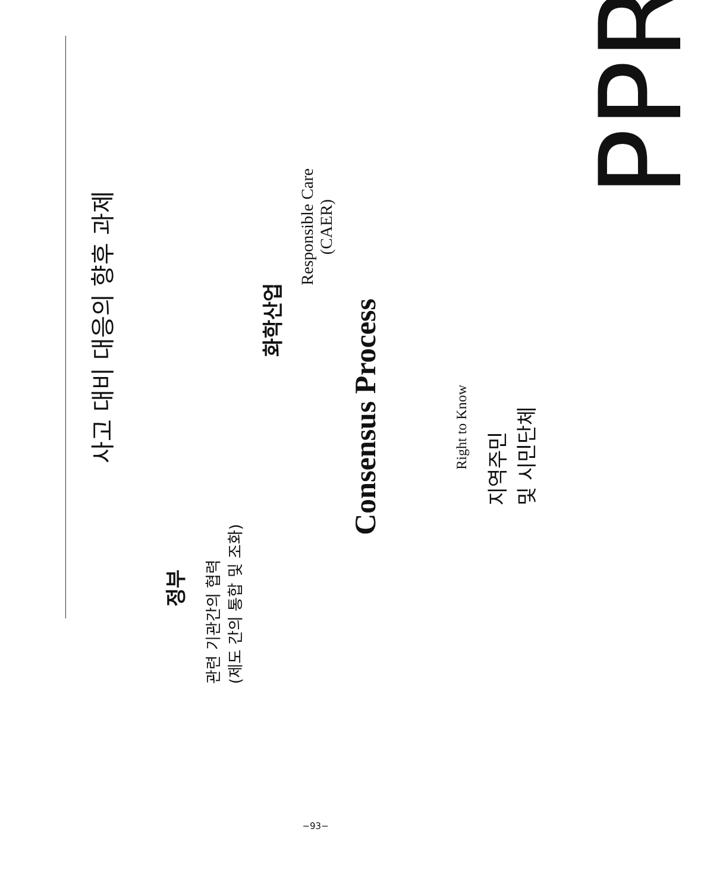사고 대비 대응의 향후 과제
정부
관련 기관간의 협력
(제도 간의 통합 및 조화)
화학산업
Responsible Care
(CAER)
Consensus Process
Right to Know
지역주민
및 시민단체
PPR
−93−